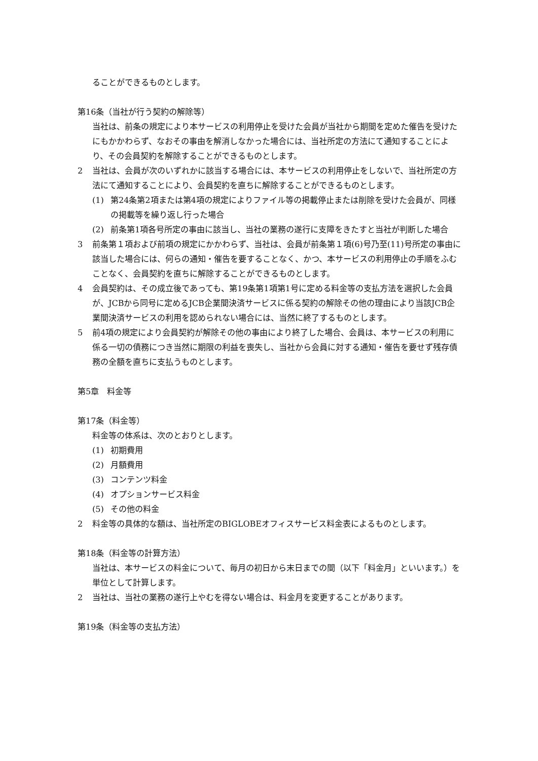ることができるものとします。
第16条（当社が行う契約の解除等）
当社は、前条の規定により本サービスの利用停止を受けた会員が当社から期間を定めた催告を受けたにもかかわらず、なおその事由を解消しなかった場合には、当社所定の方法にて通知することにより、その会員契約を解除することができるものとします。
2 当社は、会員が次のいずれかに該当する場合には、本サービスの利用停止をしないで、当社所定の方法にて通知することにより、会員契約を直ちに解除することができるものとします。
(1) 第24条第2項または第4項の規定によりファイル等の掲載停止または削除を受けた会員が、同様の掲載等を繰り返し行った場合
(2) 前条第1項各号所定の事由に該当し、当社の業務の遂行に支障をきたすと当社が判断した場合
3 前条第１項および前項の規定にかかわらず、当社は、会員が前条第１項(6)号乃至(11)号所定の事由に該当した場合には、何らの通知・催告を要することなく、かつ、本サービスの利用停止の手順をふむことなく、会員契約を直ちに解除することができるものとします。
4 会員契約は、その成立後であっても、第19条第1項第1号に定める料金等の支払方法を選択した会員が、JCBから同号に定めるJCB企業間決済サービスに係る契約の解除その他の理由により当該JCB企業間決済サービスの利用を認められない場合には、当然に終了するものとします。
5 前4項の規定により会員契約が解除その他の事由により終了した場合、会員は、本サービスの利用に係る一切の債務につき当然に期限の利益を喪失し、当社から会員に対する通知・催告を要せず残存債務の全額を直ちに支払うものとします。
第5章　料金等
第17条（料金等）
料金等の体系は、次のとおりとします。
(1) 初期費用
(2) 月額費用
(3) コンテンツ料金
(4) オプションサービス料金
(5) その他の料金
2 料金等の具体的な額は、当社所定のBIGLOBEオフィスサービス料金表によるものとします。
第18条（料金等の計算方法）
当社は、本サービスの料金について、毎月の初日から末日までの間（以下「料金月」といいます。）を単位として計算します。
2 当社は、当社の業務の遂行上やむを得ない場合は、料金月を変更することがあります。
第19条（料金等の支払方法）